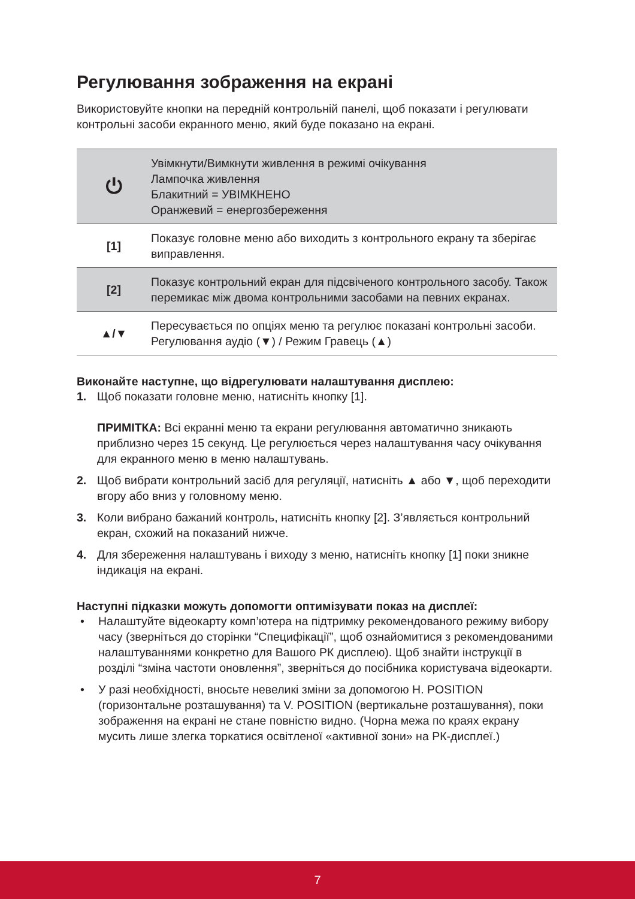Регулювання зображення на екрані
Використовуйте кнопки на передній контрольній панелі, щоб показати і регулювати контрольні засоби екранного меню, який буде показано на екрані.
| ⏻ | Увімкнути/Вимкнути живлення в режимі очікування Лампочка живлення Блакитний = УВІМКНЕНО Оранжевий = енергозбереження |
| [1] | Показує головне меню або виходить з контрольного екрану та зберігає виправлення. |
| [2] | Показує контрольний екран для підсвіченого контрольного засобу. Також перемикає між двома контрольними засобами на певних екранах. |
| ▲/▼ | Пересувається по опціях меню та регулює показані контрольні засоби. Регулювання аудіо (▼) / Режим Гравець (▲) |
Виконайте наступне, що відрегулювати налаштування дисплею:
1. Щоб показати головне меню, натисніть кнопку [1].
ПРИМІТКА: Всі екранні меню та екрани регулювання автоматично зникають приблизно через 15 секунд. Це регулюється через налаштування часу очікування для екранного меню в меню налаштувань.
2. Щоб вибрати контрольний засіб для регуляції, натисніть ▲ або ▼, щоб переходити вгору або вниз у головному меню.
3. Коли вибрано бажаний контроль, натисніть кнопку [2]. З’являється контрольний екран, схожий на показаний нижче.
4. Для збереження налаштувань і виходу з меню, натисніть кнопку [1] поки зникне індикація на екрані.
Наступні підказки можуть допомогти оптимізувати показ на дисплеї:
• Налаштуйте відеокарту комп’ютера на підтримку рекомендованого режиму вибору часу (зверніться до сторінки “Специфікації”, щоб ознайомитися з рекомендованими налаштуваннями конкретно для Вашого РК дисплею). Щоб знайти інструкції в розділі “зміна частоти оновлення”, зверніться до посібника користувача відеокарти.
• У разі необхідності, вносьте невеликі зміни за допомогою H. POSITION (горизонтальне розташування) та V. POSITION (вертикальне розташування), поки зображення на екрані не стане повністю видно. (Чорна межа по краях екрану мусить лише злегка торкатися освітленої «активної зони» на РК-дисплеї.)
7